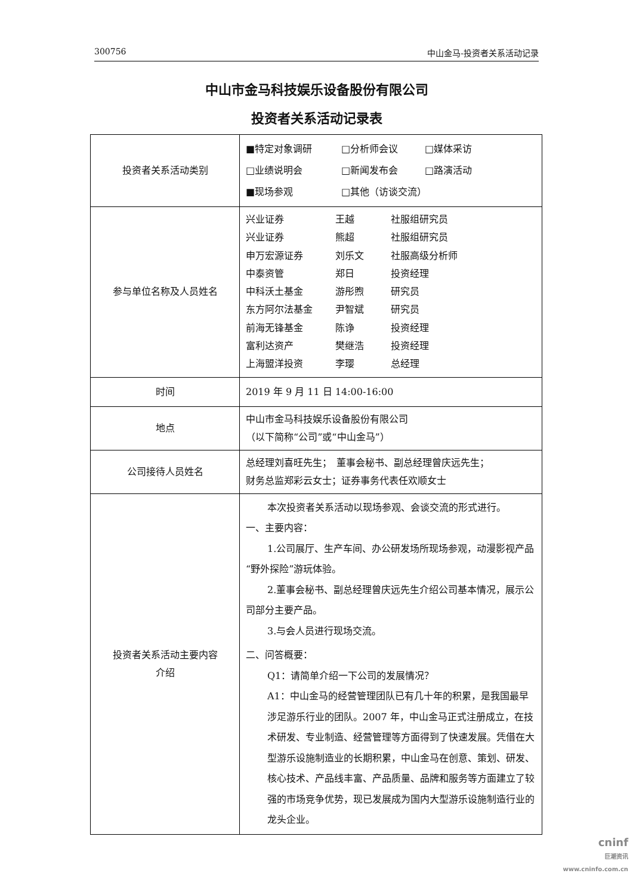300756 中山金马-投资者关系活动记录
中山市金马科技娱乐设备股份有限公司
投资者关系活动记录表
| 投资者关系活动类别 | ■特定对象调研 □分析师会议 □媒体采访 □业绩说明会 □新闻发布会 □路演活动 ■现场参观 □其他（访谈交流） |
| 参与单位名称及人员姓名 | 兴业证券 王越 社服组研究员 兴业证券 熊超 社服组研究员 申万宏源证券 刘乐文 社服高级分析师 中泰资管 郑日 投资经理 中科沃土基金 游彤煦 研究员 东方阿尔法基金 尹智斌 研究员 前海无锋基金 陈诤 投资经理 富利达资产 樊继浩 投资经理 上海盟洋投资 李璎 总经理 |
| 时间 | 2019 年 9 月 11 日 14:00-16:00 |
| 地点 | 中山市金马科技娱乐设备股份有限公司 （以下简称“公司”或“中山金马”） |
| 公司接待人员姓名 | 总经理刘喜旺先生； 董事会秘书、副总经理曾庆远先生； 财务总监郑彩云女士；证券事务代表任欢顺女士 |
| 投资者关系活动主要内容 介绍 | 本次投资者关系活动以现场参观、会谈交流的形式进行。 一、主要内容： 1.公司展厅、生产车间、办公研发场所现场参观，动漫影视产品“野外探险”游玩体验。 2.董事会秘书、副总经理曾庆远先生介绍公司基本情况，展示公司部分主要产品。 3.与会人员进行现场交流。 二、问答概要： Q1：请简单介绍一下公司的发展情况？ A1：中山金马的经营管理团队已有几十年的积累，是我国最早涉足游乐行业的团队。2007 年，中山金马正式注册成立，在技术研发、专业制造、经营管理等方面得到了快速发展。凭借在大型游乐设施制造业的长期积累，中山金马在创意、策划、研发、核心技术、产品线丰富、产品质量、品牌和服务等方面建立了较强的市场竞争优势，现已发展成为国内大型游乐设施制造行业的龙头企业。 |
cninf
巨潮资讯
www.cninfo.com.cn